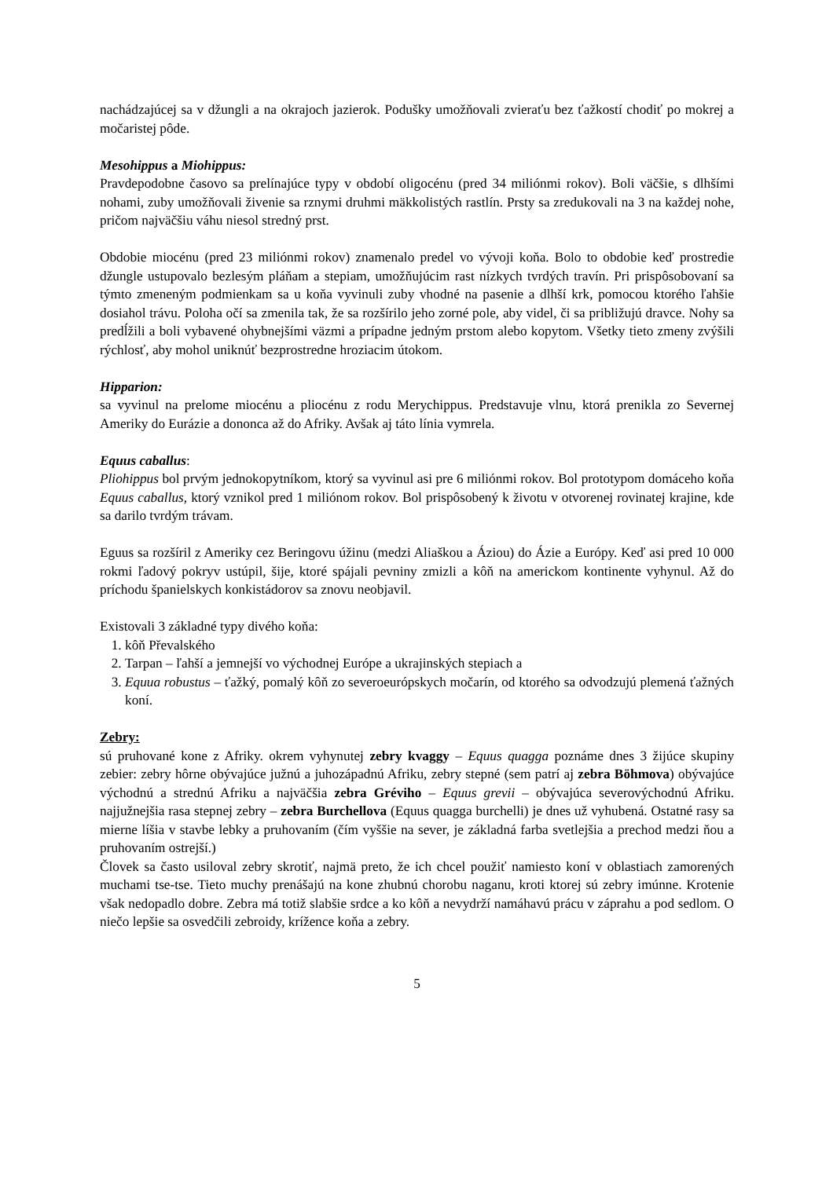nachádzajúcej sa v džungli a na okrajoch jazierok. Podušky umožňovali zvieraťu bez ťažkostí chodiť po mokrej a močaristej pôde.
Mesohippus a Miohippus:
Pravdepodobne časovo sa prelínajúce typy v období oligocénu (pred 34 miliónmi rokov). Boli väčšie, s dlhšími nohami, zuby umožňovali živenie sa rznymi druhmi mäkkolistých rastlín. Prsty sa zredukovali na 3 na každej nohe, pričom najväčšiu váhu niesol stredný prst.
Obdobie miocénu (pred 23 miliónmi rokov) znamenalo predel vo vývoji koňa. Bolo to obdobie keď prostredie džungle ustupovalo bezlesým pláňam a stepiam, umožňujúcim rast nízkych tvrdých travín. Pri prispôsobovaní sa týmto zmeneným podmienkam sa u koňa vyvinuli zuby vhodné na pasenie a dlhší krk, pomocou ktorého ľahšie dosiahol trávu. Poloha očí sa zmenila tak, že sa rozšírilo jeho zorné pole, aby videl, či sa približujú dravce. Nohy sa predĺžili a boli vybavené ohybnejšími väzmi a prípadne jedným prstom alebo kopytom. Všetky tieto zmeny zvýšili rýchlosť, aby mohol uniknúť bezprostredne hroziacim útokom.
Hipparion:
sa vyvinul na prelome miocénu a pliocénu z rodu Merychippus. Predstavuje vlnu, ktorá prenikla zo Severnej Ameriky do Eurázie a dononca až do Afriky. Avšak aj táto línia vymrela.
Equus caballus:
Pliohippus bol prvým jednokopytníkom, ktorý sa vyvinul asi pre 6 miliónmi rokov. Bol prototypom domáceho koňa Equus caballus, ktorý vznikol pred 1 miliónom rokov. Bol prispôsobený k životu v otvorenej rovinatej krajine, kde sa darilo tvrdým trávam.
Eguus sa rozšíril z Ameriky cez Beringovu úžinu (medzi Aliaškou a Áziou) do Ázie a Európy. Keď asi pred 10 000 rokmi ľadový pokryv ustúpil, šije, ktoré spájali pevniny zmizli a kôň na americkom kontinente vyhynul. Až do príchodu španielskych konkistádorov sa znovu neobjavil.
Existovali 3 základné typy divého koňa:
1. kôň Převalského
2. Tarpan – ľahší a jemnejší vo východnej Európe a ukrajinských stepiach a
3. Equua robustus – ťažký, pomalý kôň zo severoeurópskych močarín, od ktorého sa odvodzujú plemená ťažných koní.
Zebry:
sú pruhované kone z Afriky. okrem vyhynutej zebry kvaggy – Equus quagga poznáme dnes 3 žijúce skupiny zebier: zebry hôrne obývajúce južnú a juhozápadnú Afriku, zebry stepné (sem patrí aj zebra Böhmova) obývajúce východnú a strednú Afriku a najväčšia zebra Gréviho – Equus grevii – obývajúca severovýchodnú Afriku. najjužnejšia rasa stepnej zebry – zebra Burchellova (Equus quagga burchelli) je dnes už vyhubená. Ostatné rasy sa mierne líšia v stavbe lebky a pruhovaním (čím vyššie na sever, je základná farba svetlejšia a prechod medzi ňou a pruhovaním ostrejší.)
Človek sa často usiloval zebry skrotiť, najmä preto, že ich chcel použiť namiesto koní v oblastiach zamorených muchami tse-tse. Tieto muchy prenášajú na kone zhubnú chorobu naganu, kroti ktorej sú zebry imúnne. Krotenie však nedopadlo dobre. Zebra má totiž slabšie srdce a ko kôň a nevydrží namáhavú prácu v záprahu a pod sedlom. O niečo lepšie sa osvedčili zebroidy, krížence koňa a zebry.
5